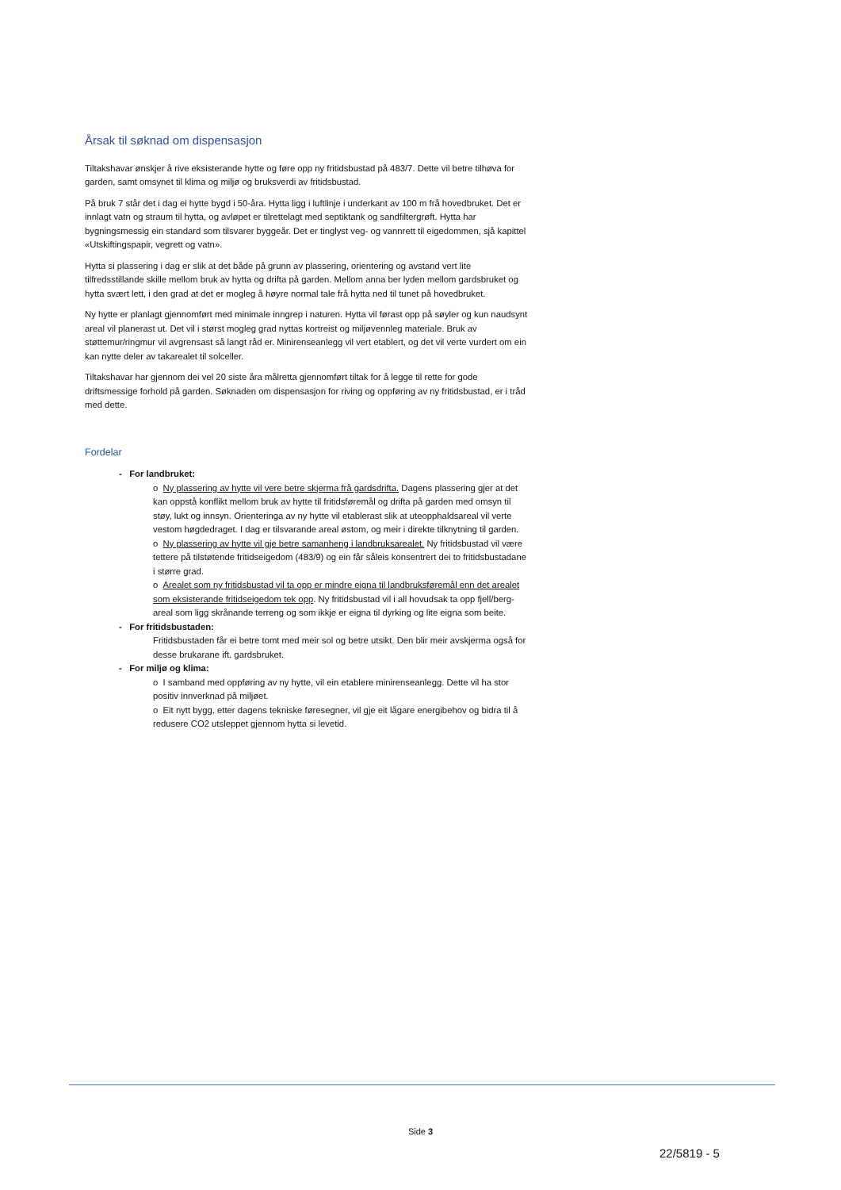Årsak til søknad om dispensasjon
Tiltakshavar ønskjer å rive eksisterande hytte og føre opp ny fritidsbustad på 483/7. Dette vil betre tilhøva for garden, samt omsynet til klima og miljø og bruksverdi av fritidsbustad.
På bruk 7 står det i dag ei hytte bygd i 50-åra. Hytta ligg i luftlinje i underkant av 100 m frå hovedbruket. Det er innlagt vatn og straum til hytta, og avløpet er tilrettelagt med septiktank og sandfiltergrøft. Hytta har bygningsmessig ein standard som tilsvarer byggeår. Det er tinglyst veg- og vannrett til eigedommen, sjå kapittel «Utskiftingspapir, vegrett og vatn».
Hytta si plassering i dag er slik at det både på grunn av plassering, orientering og avstand vert lite tilfredsstillande skille mellom bruk av hytta og drifta på garden. Mellom anna ber lyden mellom gardsbruket og hytta svært lett, i den grad at det er mogleg å høyre normal tale frå hytta ned til tunet på hovedbruket.
Ny hytte er planlagt gjennomført med minimale inngrep i naturen. Hytta vil førast opp på søyler og kun naudsynt areal vil planerast ut. Det vil i størst mogleg grad nyttas kortreist og miljøvennleg materiale. Bruk av støttemur/ringmur vil avgrensast så langt råd er. Minirenseanlegg vil vert etablert, og det vil verte vurdert om ein kan nytte deler av takarealet til solceller.
Tiltakshavar har gjennom dei vel 20 siste åra målretta gjennomført tiltak for å legge til rette for gode driftsmessige forhold på garden. Søknaden om dispensasjon for riving og oppføring av ny fritidsbustad, er i tråd med dette.
Fordelar
- For landbruket:
o Ny plassering av hytte vil vere betre skjerma frå gardsdrifta. Dagens plassering gjer at det kan oppstå konflikt mellom bruk av hytte til fritidsføremål og drifta på garden med omsyn til støy, lukt og innsyn. Orienteringa av ny hytte vil etablerast slik at uteopphaldsareal vil verte vestom høgdedraget. I dag er tilsvarande areal østom, og meir i direkte tilknytning til garden.
o Ny plassering av hytte vil gje betre samanheng i landbruksarealet. Ny fritidsbustad vil være tettere på tilstøtende fritidseigedom (483/9) og ein får såleis konsentrert dei to fritidsbustadane i større grad.
o Arealet som ny fritidsbustad vil ta opp er mindre eigna til landbruksføremål enn det arealet som eksisterande fritidseigedom tek opp. Ny fritidsbustad vil i all hovudsak ta opp fjell/berg-areal som ligg skrånande terreng og som ikkje er eigna til dyrking og lite eigna som beite.
- For fritidsbustaden:
Fritidsbustaden får ei betre tomt med meir sol og betre utsikt. Den blir meir avskjerma også for desse brukarane ift. gardsbruket.
- For miljø og klima:
o I samband med oppføring av ny hytte, vil ein etablere minirenseanlegg. Dette vil ha stor positiv innverknad på miljøet.
o Eit nytt bygg, etter dagens tekniske føresegner, vil gje eit lågare energibehov og bidra til å redusere CO2 utsleppet gjennom hytta si levetid.
Side 3
22/5819 - 5